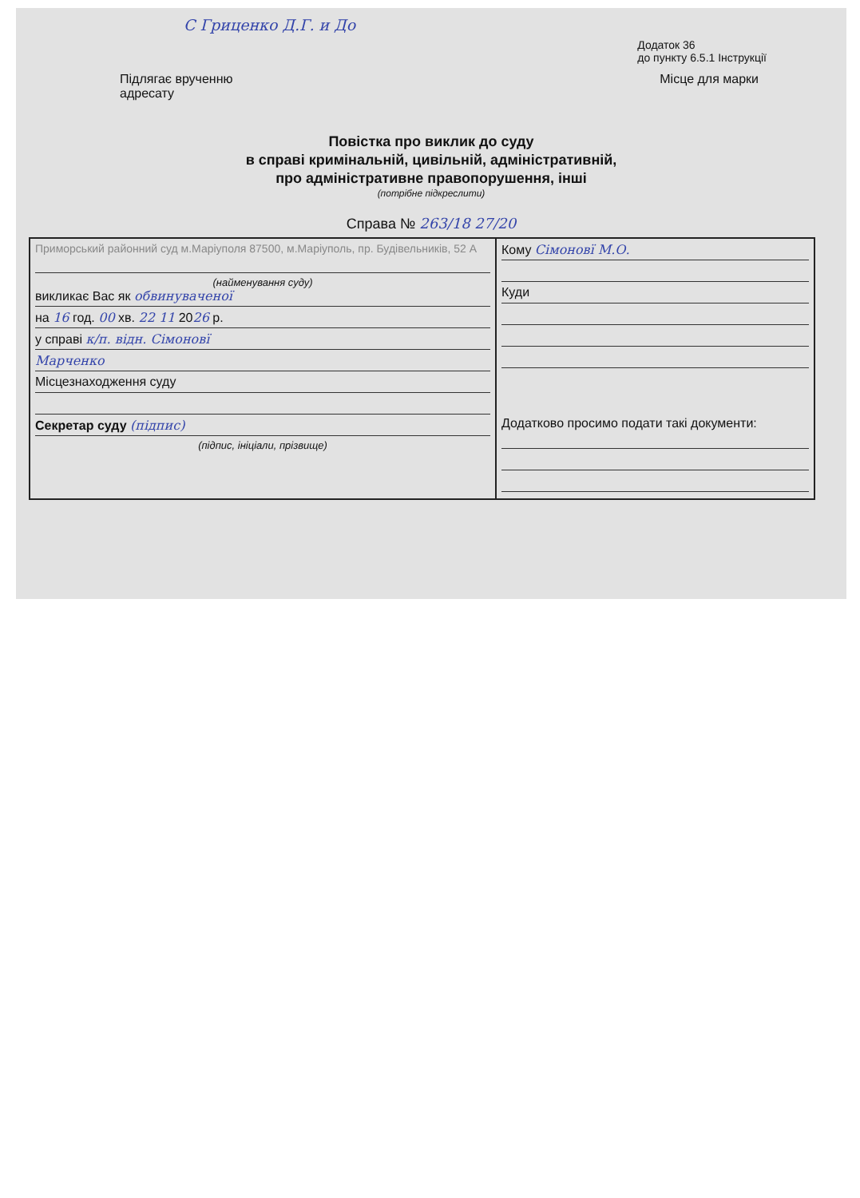С Гриценко Д.Г. и До
Додаток 36
до пункту 6.5.1 Інструкції
Підлягає врученню
адресату Місце для марки
Повістка про виклик до суду
в справі кримінальній, цивільній, адміністративній,
про адміністративне правопорушення, інші
(потрібне підкреслити)
Справа № 263/18 27/20
| Приморський районний суд м.Маріуполя 87500, м.Маріуполь, пр. Будівельників, 52 А (найменування суду) викликає Вас як обвинуваченої на 16 год. 00 хв. 22 11 20 26 р. у справі к/п. відн. Сімоновї Марченко Місцезнаходження суду Секретар суду (підпис) (підпис, ініціали, прізвище) | Кому Сімоновї М.О. Куди Додатково просимо подати такі документи: |